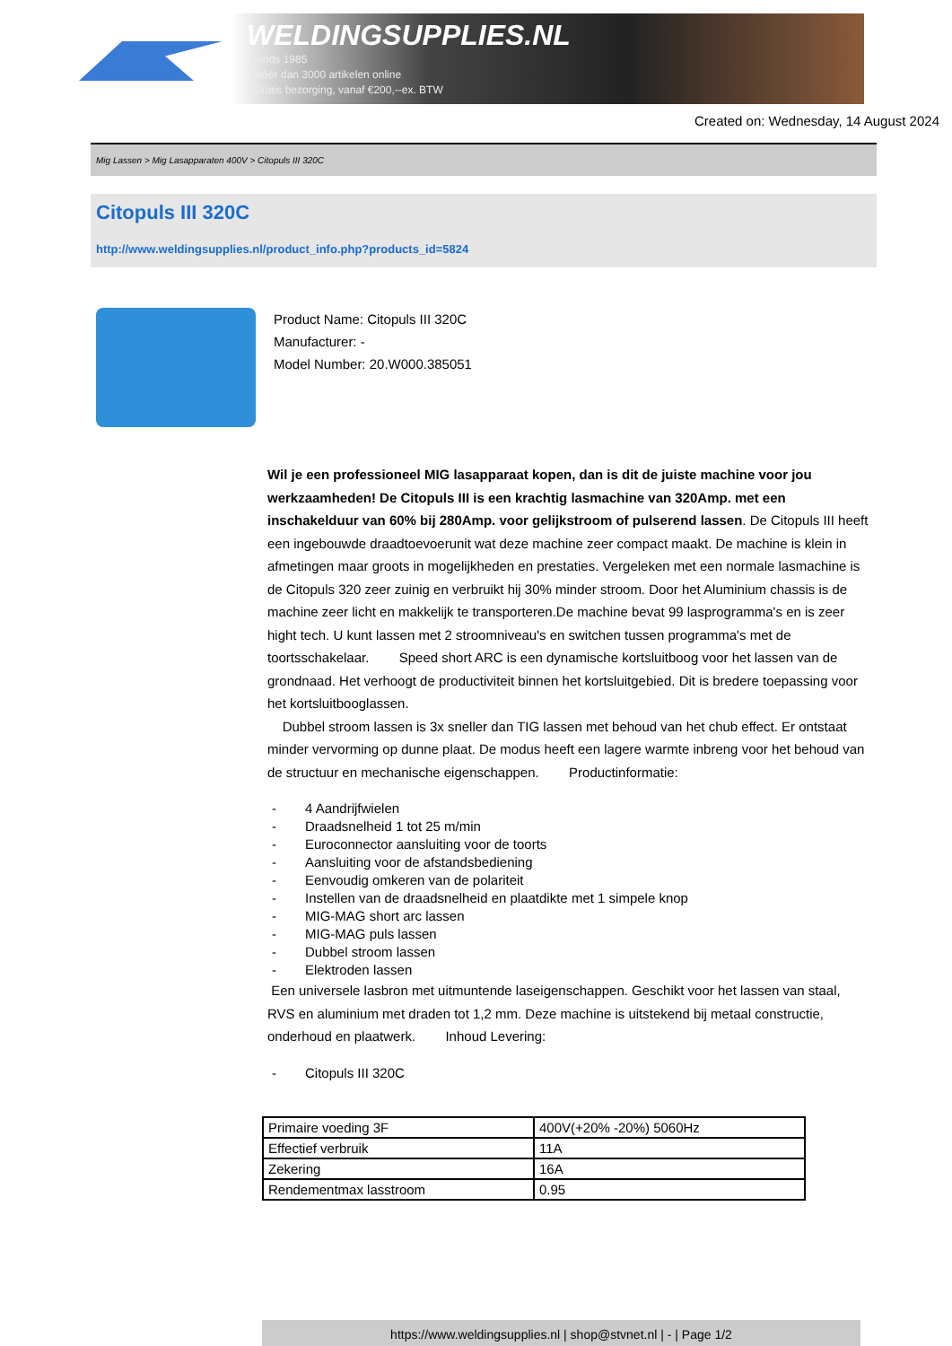WELDINGSUPPLIES.NL
- Sinds 1985
- Méér dan 3000 artikelen online
- Gratis bezorging, vanaf €200,--ex. BTW
Created on: Wednesday, 14 August 2024
Mig Lassen > Mig Lasapparaten 400V > Citopuls III 320C
Citopuls III 320C
http://www.weldingsupplies.nl/product_info.php?products_id=5824
Product Name: Citopuls III 320C
Manufacturer: -
Model Number: 20.W000.385051
Wil je een professioneel MIG lasapparaat kopen, dan is dit de juiste machine voor jou werkzaamheden! De Citopuls III is een krachtig lasmachine van 320Amp. met een inschakelduur van 60% bij 280Amp. voor gelijkstroom of pulserend lassen. De Citopuls III heeft een ingebouwde draadtoevoerunit wat deze machine zeer compact maakt. De machine is klein in afmetingen maar groots in mogelijkheden en prestaties. Vergeleken met een normale lasmachine is de Citopuls 320 zeer zuinig en verbruikt hij 30% minder stroom. Door het Aluminium chassis is de machine zeer licht en makkelijk te transporteren.De machine bevat 99 lasprogramma's en is zeer hight tech. U kunt lassen met 2 stroomniveau's en switchen tussen programma's met de toortsschakelaar. Speed short ARC is een dynamische kortsluitboog voor het lassen van de grondnaad. Het verhoogt de productiviteit binnen het kortsluitgebied. Dit is bredere toepassing voor het kortsluitbooglassen.
Dubbel stroom lassen is 3x sneller dan TIG lassen met behoud van het chub effect. Er ontstaat minder vervorming op dunne plaat. De modus heeft een lagere warmte inbreng voor het behoud van de structuur en mechanische eigenschappen. Productinformatie:
- 4 Aandrijfwielen
- Draadsnelheid 1 tot 25 m/min
- Euroconnector aansluiting voor de toorts
- Aansluiting voor de afstandsbediening
- Eenvoudig omkeren van de polariteit
- Instellen van de draadsnelheid en plaatdikte met 1 simpele knop
- MIG-MAG short arc lassen
- MIG-MAG puls lassen
- Dubbel stroom lassen
- Elektroden lassen
Een universele lasbron met uitmuntende laseigenschappen. Geschikt voor het lassen van staal, RVS en aluminium met draden tot 1,2 mm. Deze machine is uitstekend bij metaal constructie, onderhoud en plaatwerk. Inhoud Levering:
- Citopuls III 320C
| Primaire voeding 3F | 400V(+20% -20%) 5060Hz |
| Effectief verbruik | 11A |
| Zekering | 16A |
| Rendementmax lasstroom | 0.95 |
https://www.weldingsupplies.nl | shop@stvnet.nl | - | Page 1/2